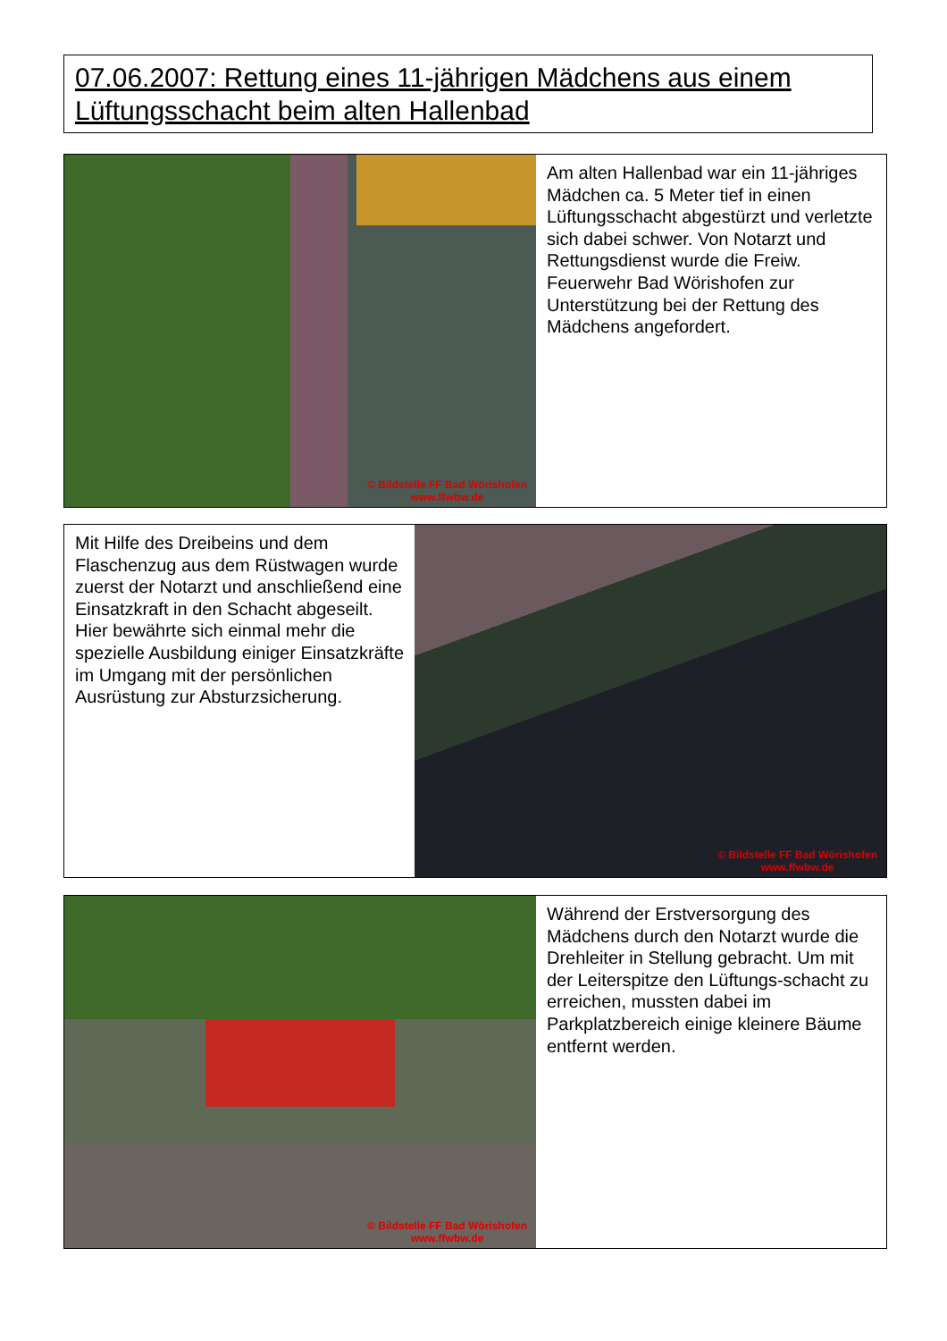07.06.2007: Rettung eines 11-jährigen Mädchens aus einem Lüftungsschacht beim alten Hallenbad
© Bildstelle FF Bad Wörishofen
www.ffwbw.de
Am alten Hallenbad war ein 11-jähriges Mädchen ca. 5 Meter tief in einen Lüftungsschacht abgestürzt und verletzte sich dabei schwer. Von Notarzt und Rettungsdienst wurde die Freiw. Feuerwehr Bad Wörishofen zur Unterstützung bei der Rettung des Mädchens angefordert.
Mit Hilfe des Dreibeins und dem Flaschenzug aus dem Rüstwagen wurde zuerst der Notarzt und anschließend eine Einsatzkraft in den Schacht abgeseilt. Hier bewährte sich einmal mehr die spezielle Ausbildung einiger Einsatzkräfte im Umgang mit der persönlichen Ausrüstung zur Absturzsicherung.
© Bildstelle FF Bad Wörishofen
www.ffwbw.de
© Bildstelle FF Bad Wörishofen
www.ffwbw.de
Während der Erstversorgung des Mädchens durch den Notarzt wurde die Drehleiter in Stellung gebracht. Um mit der Leiterspitze den Lüftungs-schacht zu erreichen, mussten dabei im Parkplatzbereich einige kleinere Bäume entfernt werden.